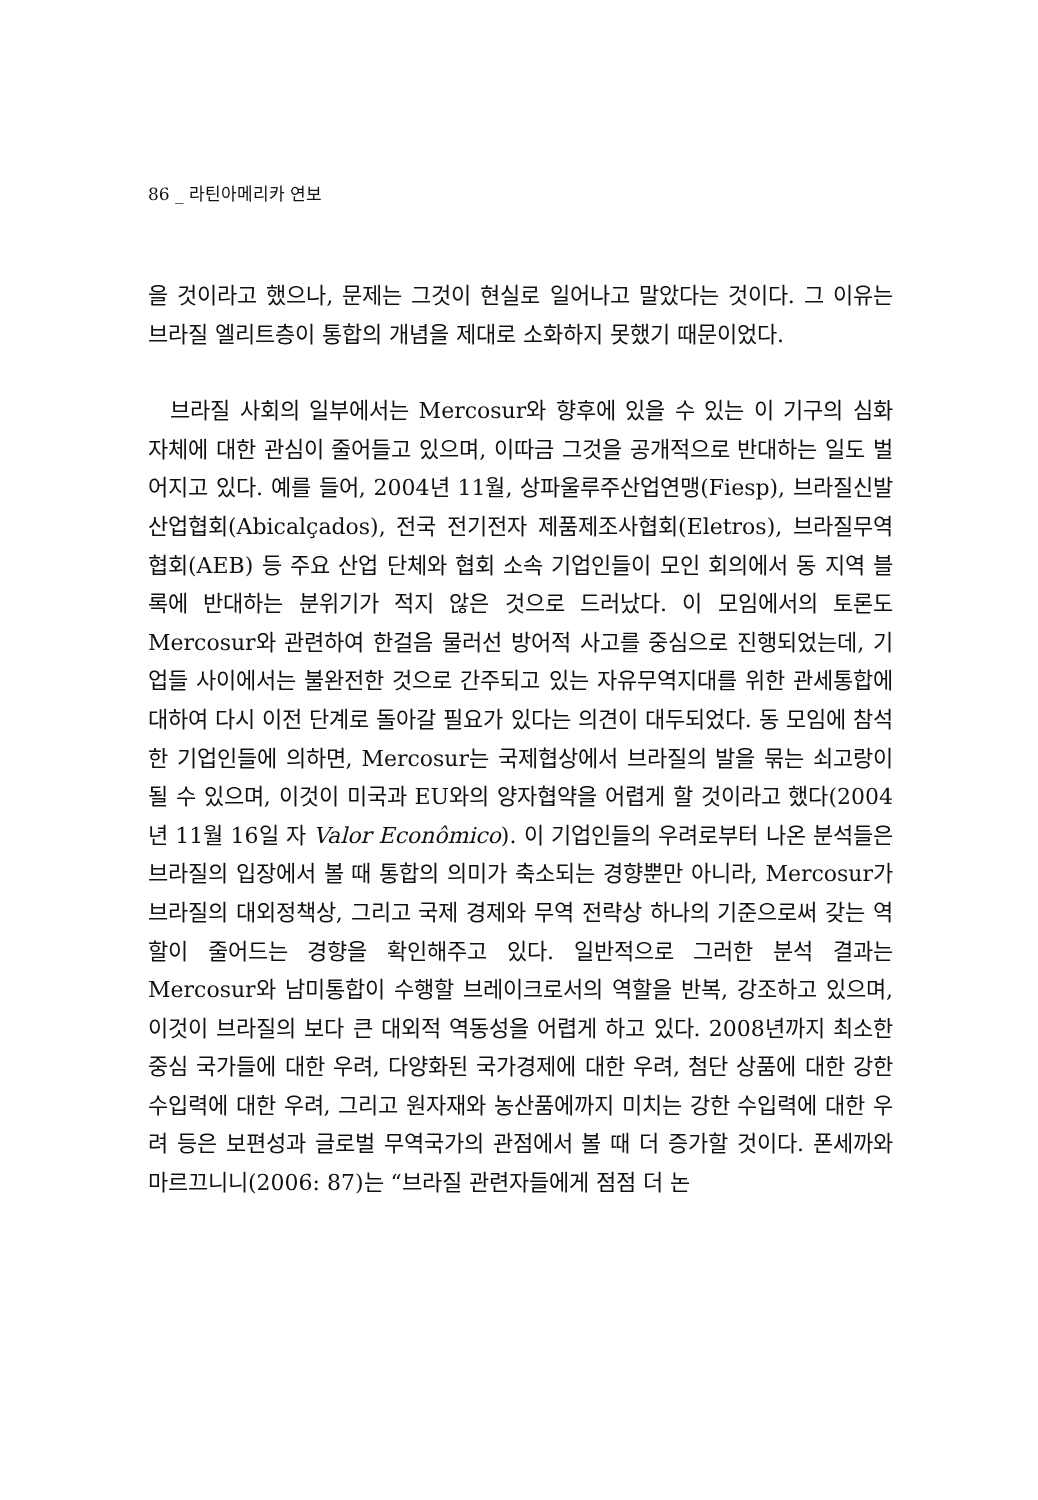86 _ 라틴아메리카 연보
을 것이라고 했으나, 문제는 그것이 현실로 일어나고 말았다는 것이다. 그 이유는 브라질 엘리트층이 통합의 개념을 제대로 소화하지 못했기 때문이었다.
브라질 사회의 일부에서는 Mercosur와 향후에 있을 수 있는 이 기구의 심화 자체에 대한 관심이 줄어들고 있으며, 이따금 그것을 공개적으로 반대하는 일도 벌어지고 있다. 예를 들어, 2004년 11월, 상파울루주산업연맹(Fiesp), 브라질신발산업협회(Abicalçados), 전국 전기전자 제품제조사협회(Eletros), 브라질무역협회(AEB) 등 주요 산업 단체와 협회 소속 기업인들이 모인 회의에서 동 지역 블록에 반대하는 분위기가 적지 않은 것으로 드러났다. 이 모임에서의 토론도 Mercosur와 관련하여 한걸음 물러선 방어적 사고를 중심으로 진행되었는데, 기업들 사이에서는 불완전한 것으로 간주되고 있는 자유무역지대를 위한 관세통합에 대하여 다시 이전 단계로 돌아갈 필요가 있다는 의견이 대두되었다. 동 모임에 참석한 기업인들에 의하면, Mercosur는 국제협상에서 브라질의 발을 묶는 쇠고랑이 될 수 있으며, 이것이 미국과 EU와의 양자협약을 어렵게 할 것이라고 했다(2004년 11월 16일 자 Valor Econômico). 이 기업인들의 우려로부터 나온 분석들은 브라질의 입장에서 볼 때 통합의 의미가 축소되는 경향뿐만 아니라, Mercosur가 브라질의 대외정책상, 그리고 국제 경제와 무역 전략상 하나의 기준으로써 갖는 역할이 줄어드는 경향을 확인해주고 있다. 일반적으로 그러한 분석 결과는 Mercosur와 남미통합이 수행할 브레이크로서의 역할을 반복, 강조하고 있으며, 이것이 브라질의 보다 큰 대외적 역동성을 어렵게 하고 있다. 2008년까지 최소한 중심 국가들에 대한 우려, 다양화된 국가경제에 대한 우려, 첨단 상품에 대한 강한 수입력에 대한 우려, 그리고 원자재와 농산품에까지 미치는 강한 수입력에 대한 우려 등은 보편성과 글로벌 무역국가의 관점에서 볼 때 더 증가할 것이다. 폰세까와 마르끄니니(2006: 87)는 “브라질 관련자들에게 점점 더 논